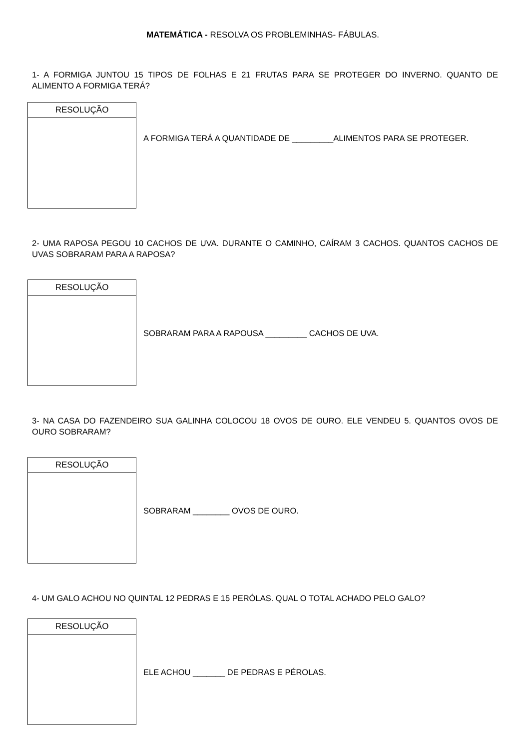MATEMÁTICA - RESOLVA OS PROBLEMINHAS- FÁBULAS.
1- A FORMIGA JUNTOU 15 TIPOS DE FOLHAS E 21 FRUTAS PARA SE PROTEGER DO INVERNO. QUANTO DE ALIMENTO A FORMIGA TERÁ?
| RESOLUÇÃO |
| --- |
A FORMIGA TERÁ A QUANTIDADE DE _________ALIMENTOS PARA SE PROTEGER.
2- UMA RAPOSA PEGOU 10 CACHOS DE UVA. DURANTE O CAMINHO, CAÍRAM 3 CACHOS. QUANTOS CACHOS DE UVAS SOBRARAM PARA A RAPOSA?
| RESOLUÇÃO |
| --- |
SOBRARAM PARA A RAPOUSA _________ CACHOS DE UVA.
3- NA CASA DO FAZENDEIRO SUA GALINHA COLOCOU 18 OVOS DE OURO. ELE VENDEU 5. QUANTOS OVOS DE OURO SOBRARAM?
| RESOLUÇÃO |
| --- |
SOBRARAM ________ OVOS DE OURO.
4- UM GALO ACHOU NO QUINTAL 12 PEDRAS E 15 PERÓLAS. QUAL O TOTAL ACHADO PELO GALO?
| RESOLUÇÃO |
| --- |
ELE ACHOU _______ DE PEDRAS E PÉROLAS.